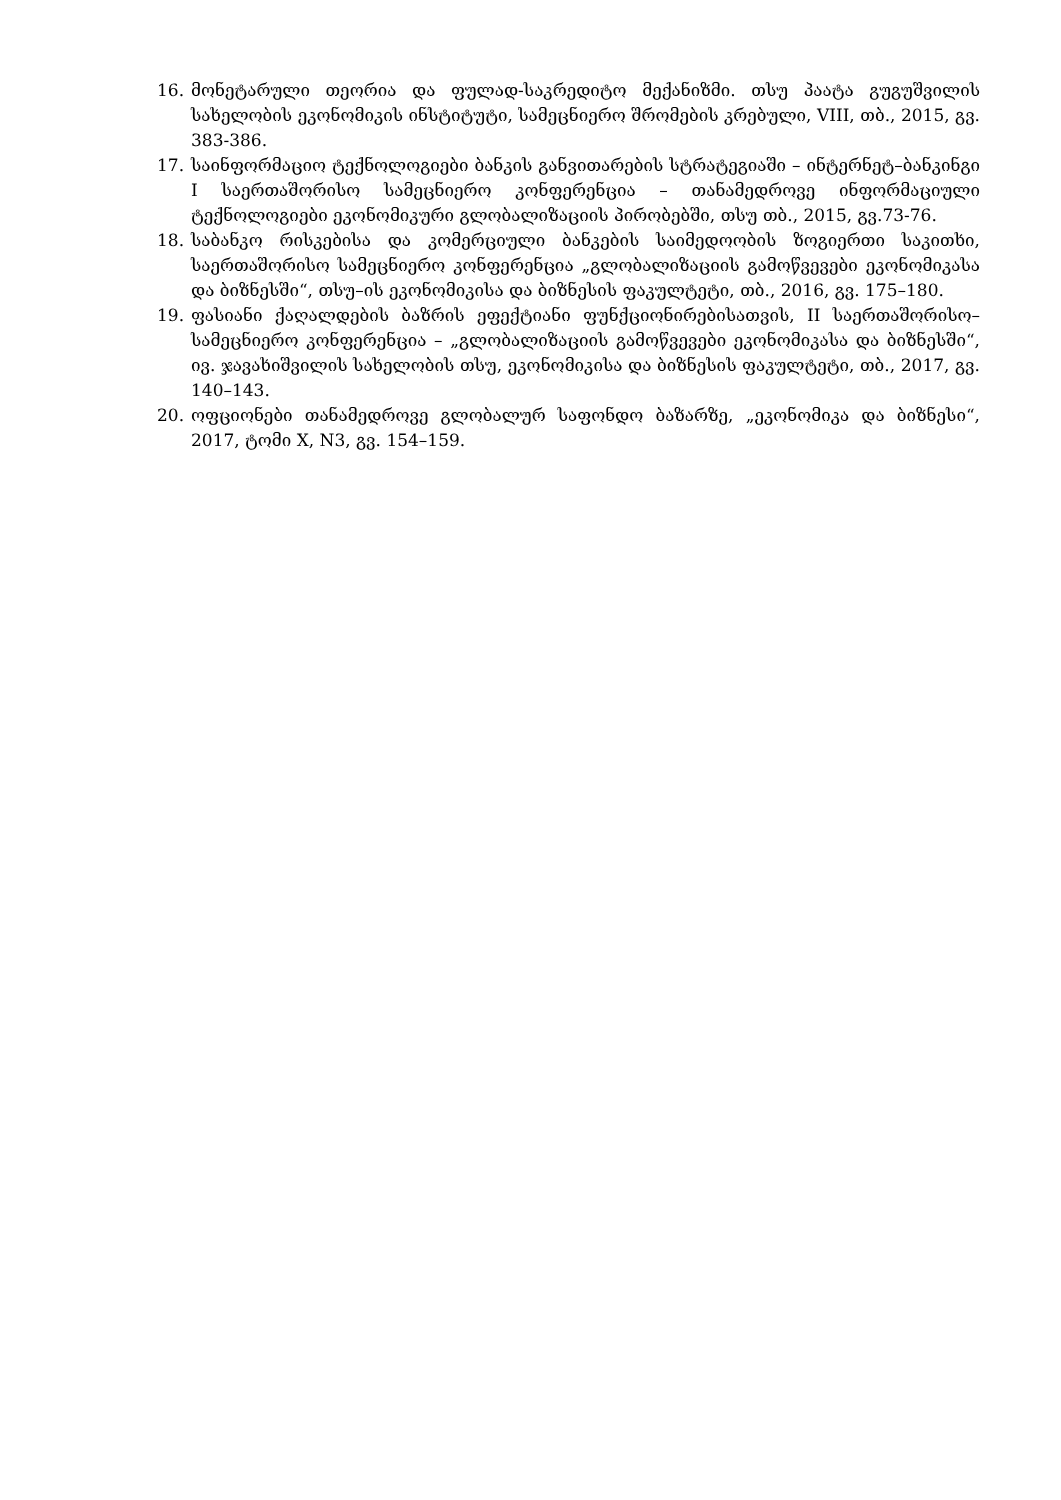16. მონეტარული თეორია და ფულად-საკრედიტო მექანიზმი. თსუ პაატა გუგუშვილის სახელობის ეკონომიკის ინსტიტუტი, სამეცნიერო შრომების კრებული, VIII, თბ., 2015, გვ. 383-386.
17. საინფორმაციო ტექნოლოგიები ბანკის განვითარების სტრატეგიაში – ინტერნეტ–ბანკინგი I საერთაშორისო სამეცნიერო კონფერენცია – თანამედროვე ინფორმაციული ტექნოლოგიები ეკონომიკური გლობალიზაციის პირობებში, თსუ თბ., 2015, გვ.73-76.
18. საბანკო რისკებისა და კომერციული ბანკების საიმედოობის ზოგიერთი საკითხი, საერთაშორისო სამეცნიერო კონფერენცია „გლობალიზაციის გამოწვევები ეკონომიკასა და ბიზნესში“, თსუ–ის ეკონომიკისა და ბიზნესის ფაკულტეტი, თბ., 2016, გვ. 175–180.
19. ფასიანი ქაღალდების ბაზრის ეფექტიანი ფუნქციონირებისათვის, II საერთაშორისო–სამეცნიერო კონფერენცია – „გლობალიზაციის გამოწვევები ეკონომიკასა და ბიზნესში“, ივ. ჯავახიშვილის სახელობის თსუ, ეკონომიკისა და ბიზნესის ფაკულტეტი, თბ., 2017, გვ. 140–143.
20. ოფციონები თანამედროვე გლობალურ საფონდო ბაზარზე, „ეკონომიკა და ბიზნესი“, 2017, ტომი X, N3, გვ. 154–159.